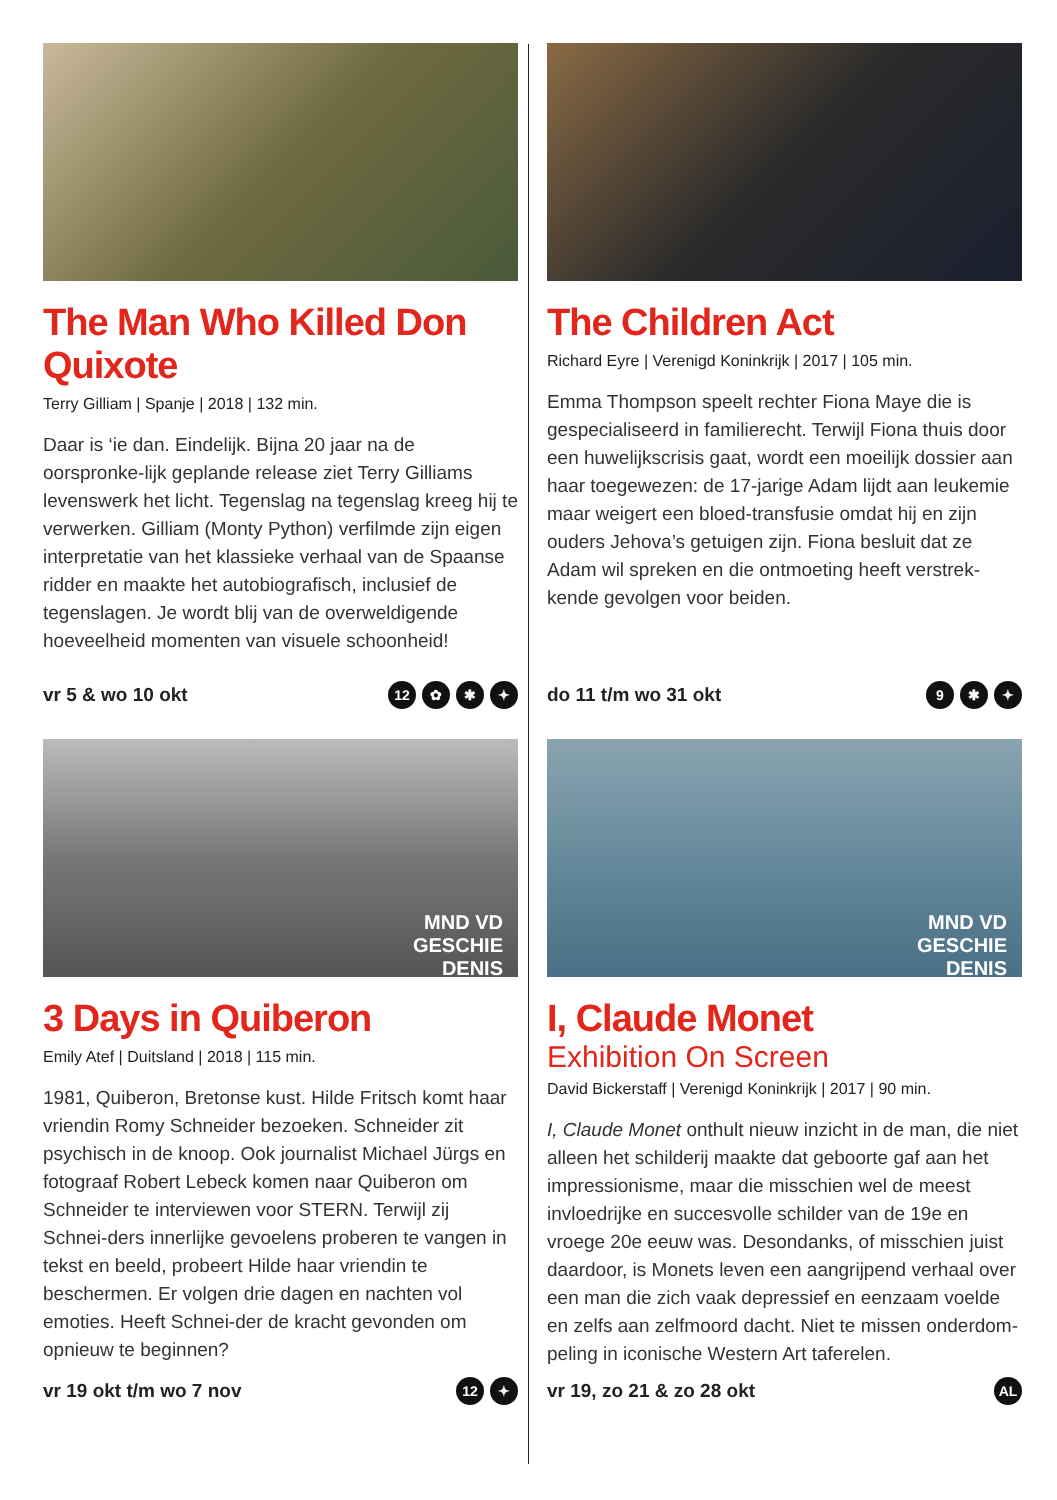The Man Who Killed Don Quixote
Terry Gilliam | Spanje | 2018 | 132 min.
Daar is ‘ie dan. Eindelijk. Bijna 20 jaar na de oorspronke-lijk geplande release ziet Terry Gilliams levenswerk het licht. Tegenslag na tegenslag kreeg hij te verwerken. Gilliam (Monty Python) verfilmde zijn eigen interpretatie van het klassieke verhaal van de Spaanse ridder en maakte het autobiografisch, inclusief de tegenslagen. Je wordt blij van de overweldigende hoeveelheid momenten van visuele schoonheid!
vr 5 & wo 10 okt 12 ✿ ✱ ✦
The Children Act
Richard Eyre | Verenigd Koninkrijk | 2017 | 105 min.
Emma Thompson speelt rechter Fiona Maye die is gespecialiseerd in familierecht. Terwijl Fiona thuis door een huwelijkscrisis gaat, wordt een moeilijk dossier aan haar toegewezen: de 17-jarige Adam lijdt aan leukemie maar weigert een bloed-transfusie omdat hij en zijn ouders Jehova’s getuigen zijn. Fiona besluit dat ze Adam wil spreken en die ontmoeting heeft verstrek-kende gevolgen voor beiden.
do 11 t/m wo 31 okt 9 ✱ ✦
MND VD
GESCHIE
DENIS
3 Days in Quiberon
Emily Atef | Duitsland | 2018 | 115 min.
1981, Quiberon, Bretonse kust. Hilde Fritsch komt haar vriendin Romy Schneider bezoeken. Schneider zit psychisch in de knoop. Ook journalist Michael Jürgs en fotograaf Robert Lebeck komen naar Quiberon om Schneider te interviewen voor STERN. Terwijl zij Schnei-ders innerlijke gevoelens proberen te vangen in tekst en beeld, probeert Hilde haar vriendin te beschermen. Er volgen drie dagen en nachten vol emoties. Heeft Schnei-der de kracht gevonden om opnieuw te beginnen?
vr 19 okt t/m wo 7 nov 12 ✦
MND VD
GESCHIE
DENIS
I, Claude Monet
Exhibition On Screen
David Bickerstaff | Verenigd Koninkrijk | 2017 | 90 min.
I, Claude Monet onthult nieuw inzicht in de man, die niet alleen het schilderij maakte dat geboorte gaf aan het impressionisme, maar die misschien wel de meest invloedrijke en succesvolle schilder van de 19e en vroege 20e eeuw was. Desondanks, of misschien juist daardoor, is Monets leven een aangrijpend verhaal over een man die zich vaak depressief en eenzaam voelde en zelfs aan zelfmoord dacht. Niet te missen onderdom-peling in iconische Western Art taferelen.
vr 19, zo 21 & zo 28 okt AL